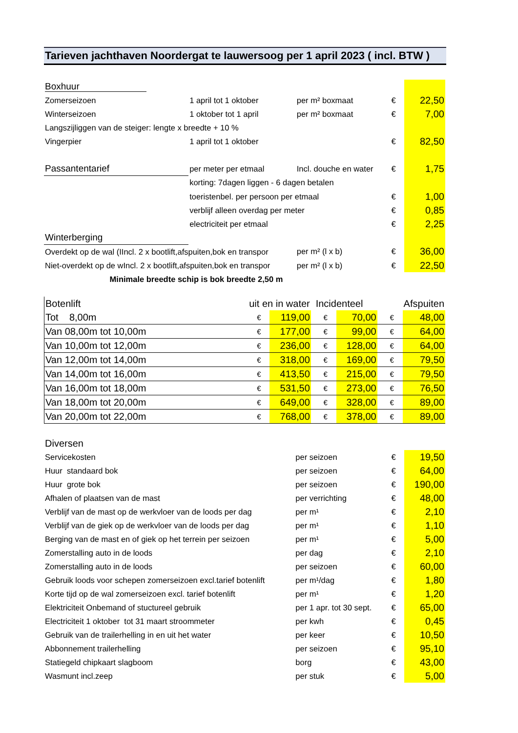Tarieven jachthaven Noordergat te lauwersoog per 1 april 2023 ( incl. BTW )
| Boxhuur | | | | |
| Zomerseizoen | 1 april tot 1 oktober | per m² boxmaat | € | 22,50 |
| Winterseizoen | 1 oktober tot 1 april | per m² boxmaat | € | 7,00 |
| Langszijliggen van de steiger: lengte x breedte + 10 % | | | | |
| Vingerpier | 1 april tot 1 oktober | | € | 82,50 |
| Passantentarief | per meter per etmaal | Incl. douche en water | € | 1,75 |
| | korting: 7dagen liggen - 6 dagen betalen | | | |
| | toeristenbel. per persoon per etmaal | | € | 1,00 |
| | verblijf alleen overdag per meter | | € | 0,85 |
| | electriciteit per etmaal | | € | 2,25 |
| Winterberging | | | | |
| Overdekt op de wal (IIncl. 2 x bootlift,afspuiten,bok en transpor | | per m² (l x b) | € | 36,00 |
| Niet-overdekt op de wIncl. 2 x bootlift,afspuiten,bok en transpor | | per m² (l x b) | € | 22,50 |
| Minimale breedte schip is bok breedte 2,50 m | | | | |
| Botenlift | uit en in water | | | Incidenteel | | | | Afspuiten |
| Tot 8,00m | € | 119,00 | | € | 70,00 | | € | 48,00 |
| Van 08,00m tot 10,00m | € | 177,00 | | € | 99,00 | | € | 64,00 |
| Van 10,00m tot 12,00m | € | 236,00 | | € | 128,00 | | € | 64,00 |
| Van 12,00m tot 14,00m | € | 318,00 | | € | 169,00 | | € | 79,50 |
| Van 14,00m tot 16,00m | € | 413,50 | | € | 215,00 | | € | 79,50 |
| Van 16,00m tot 18,00m | € | 531,50 | | € | 273,00 | | € | 76,50 |
| Van 18,00m tot 20,00m | € | 649,00 | | € | 328,00 | | € | 89,00 |
| Van 20,00m tot 22,00m | € | 768,00 | | € | 378,00 | | € | 89,00 |
| Diversen | | | |
| Servicekosten | per seizoen | € | 19,50 |
| Huur standaard bok | per seizoen | € | 64,00 |
| Huur grote bok | per seizoen | € | 190,00 |
| Afhalen of plaatsen van de mast | per verrichting | € | 48,00 |
| Verblijf van de mast op de werkvloer van de loods per dag | per m¹ | € | 2,10 |
| Verblijf van de giek op de werkvloer van de loods per dag | per m¹ | € | 1,10 |
| Berging van de mast en of giek op het terrein per seizoen | per m¹ | € | 5,00 |
| Zomerstalling auto in de loods | per dag | € | 2,10 |
| Zomerstalling auto in de loods | per seizoen | € | 60,00 |
| Gebruik loods voor schepen zomerseizoen excl.tarief botenlift | per m¹/dag | € | 1,80 |
| Korte tijd op de wal zomerseizoen excl. tarief botenlift | per m¹ | € | 1,20 |
| Elektriciteit Onbemand of stuctureel gebruik | per 1 apr. tot 30 sept. | € | 65,00 |
| Electriciteit 1 oktober tot 31 maart stroommeter | per kwh | € | 0,45 |
| Gebruik van de trailerhelling in en uit het water | per keer | € | 10,50 |
| Abbonnement trailerhelling | per seizoen | € | 95,10 |
| Statiegeld chipkaart slagboom | borg | € | 43,00 |
| Wasmunt incl.zeep | per stuk | € | 5,00 |